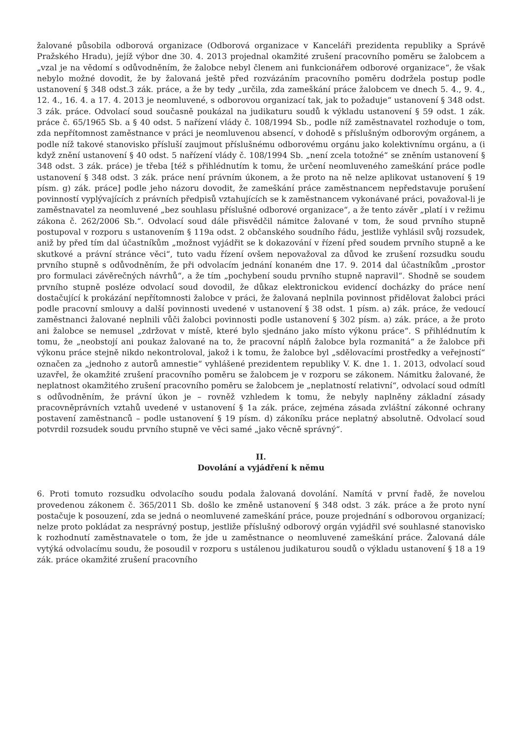žalované působila odborová organizace (Odborová organizace v Kanceláři prezidenta republiky a Správě Pražského Hradu), jejíž výbor dne 30. 4. 2013 projednal okamžité zrušení pracovního poměru se žalobcem a „vzal je na vědomí s odůvodněním, že žalobce nebyl členem ani funkcionářem odborové organizace“, že však nebylo možné dovodit, že by žalovaná ještě před rozvázáním pracovního poměru dodržela postup podle ustanovení § 348 odst.3 zák. práce, a že by tedy „určila, zda zameškání práce žalobcem ve dnech 5. 4., 9. 4., 12. 4., 16. 4. a 17. 4. 2013 je neomluvené, s odborovou organizací tak, jak to požaduje“ ustanovení § 348 odst. 3 zák. práce. Odvolací soud současně poukázal na judikaturu soudů k výkladu ustanovení § 59 odst. 1 zák. práce č. 65/1965 Sb. a § 40 odst. 5 nařízení vlády č. 108/1994 Sb., podle níž zaměstnavatel rozhoduje o tom, zda nepřítomnost zaměstnance v práci je neomluvenou absencí, v dohodě s příslušným odborovým orgánem, a podle níž takové stanovisko přísluší zaujmout příslušnému odborovému orgánu jako kolektivnímu orgánu, a (i když znění ustanovení § 40 odst. 5 nařízení vlády č. 108/1994 Sb. „není zcela totožné“ se zněním ustanovení § 348 odst. 3 zák. práce) je třeba [též s přihlédnutím k tomu, že určení neomluveného zameškání práce podle ustanovení § 348 odst. 3 zák. práce není právním úkonem, a že proto na ně nelze aplikovat ustanovení § 19 písm. g) zák. práce] podle jeho názoru dovodit, že zameškání práce zaměstnancem nepředstavuje porušení povinností vyplývajících z právních předpisů vztahujících se k zaměstnancem vykonávané práci, považoval-li je zaměstnavatel za neomluvené „bez souhlasu příslušné odborové organizace“, a že tento závěr „platí i v režimu zákona č. 262/2006 Sb.“. Odvolací soud dále přisvědčil námitce žalované v tom, že soud prvního stupně postupoval v rozporu s ustanovením § 119a odst. 2 občanského soudního řádu, jestliže vyhlásil svůj rozsudek, aniž by před tím dal účastníkům „možnost vyjádřit se k dokazování v řízení před soudem prvního stupně a ke skutkové a právní stránce věci“, tuto vadu řízení ovšem nepovažoval za důvod ke zrušení rozsudku soudu prvního stupně s odůvodněním, že při odvolacím jednání konaném dne 17. 9. 2014 dal účastníkům „prostor pro formulaci závěrečných návrhů“, a že tím „pochybení soudu prvního stupně napravil“. Shodně se soudem prvního stupně posléze odvolací soud dovodil, že důkaz elektronickou evidencí docházky do práce není dostačující k prokázání nepřítomnosti žalobce v práci, že žalovaná neplnila povinnost přidělovat žalobci práci podle pracovní smlouvy a další povinnosti uvedené v ustanovení § 38 odst. 1 písm. a) zák. práce, že vedoucí zaměstnanci žalované neplnili vůči žalobci povinnosti podle ustanovení § 302 písm. a) zák. práce, a že proto ani žalobce se nemusel „zdržovat v místě, které bylo sjednáno jako místo výkonu práce“. S přihlédnutím k tomu, že „neobstojí ani poukaz žalované na to, že pracovní náplň žalobce byla rozmanitá“ a že žalobce při výkonu práce stejně nikdo nekontroloval, jakož i k tomu, že žalobce byl „sdělovacími prostředky a veřejností“ označen za „jednoho z autorů amnestie“ vyhlášené prezidentem republiky V. K. dne 1. 1. 2013, odvolací soud uzavřel, že okamžité zrušení pracovního poměru se žalobcem je v rozporu se zákonem. Námitku žalované, že neplatnost okamžitého zrušení pracovního poměru se žalobcem je „neplatností relativní“, odvolací soud odmítl s odůvodněním, že právní úkon je – rovněž vzhledem k tomu, že nebyly naplněny základní zásady pracovněprávních vztahů uvedené v ustanovení § 1a zák. práce, zejména zásada zvláštní zákonné ochrany postavení zaměstnanců – podle ustanovení § 19 písm. d) zákoníku práce neplatný absolutně. Odvolací soud potvrdil rozsudek soudu prvního stupně ve věci samé „jako věcně správný“.
II.
Dovolání a vyjádření k němu
6. Proti tomuto rozsudku odvolacího soudu podala žalovaná dovolání. Namítá v první řadě, že novelou provedenou zákonem č. 365/2011 Sb. došlo ke změně ustanovení § 348 odst. 3 zák. práce a že proto nyní postačuje k posouzení, zda se jedná o neomluvené zameškání práce, pouze projednání s odborovou organizací; nelze proto pokládat za nesprávný postup, jestliže příslušný odborový orgán vyjádřil své souhlasné stanovisko k rozhodnutí zaměstnavatele o tom, že jde u zaměstnance o neomluvené zameškání práce. Žalovaná dále vytýká odvolacímu soudu, že posoudil v rozporu s ustálenou judikaturou soudů o výkladu ustanovení § 18 a 19 zák. práce okamžité zrušení pracovního